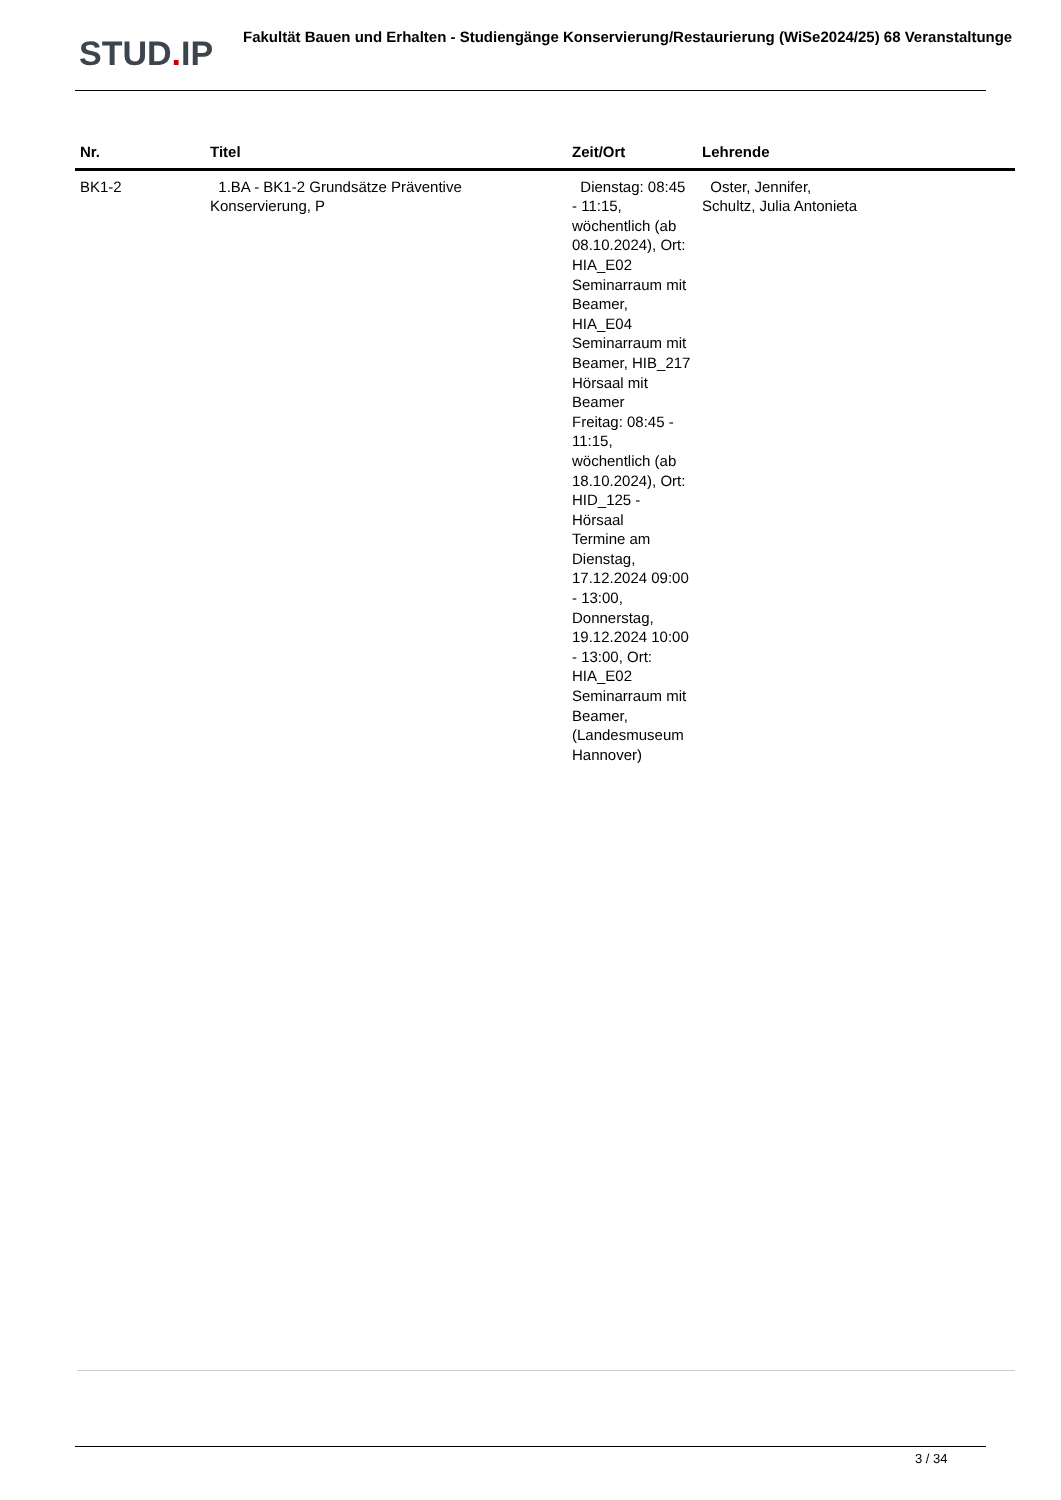STUD. IP Fakultät Bauen und Erhalten - Studiengänge Konservierung/Restaurierung (WiSe2024/25) 68 Veranstaltunge
| Nr. | Titel | Zeit/Ort | Lehrende |
| --- | --- | --- | --- |
| BK1-2 | 1.BA - BK1-2 Grundsätze Präventive Konservierung, P | Dienstag: 08:45 - 11:15, wöchentlich (ab 08.10.2024), Ort: HIA_E02 Seminarraum mit Beamer, HIA_E04 Seminarraum mit Beamer, HIB_217 Hörsaal mit Beamer Freitag: 08:45 - 11:15, wöchentlich (ab 18.10.2024), Ort: HID_125 - Hörsaal Termine am Dienstag, 17.12.2024 09:00 - 13:00, Donnerstag, 19.12.2024 10:00 - 13:00, Ort: HIA_E02 Seminarraum mit Beamer, (Landesmuseum Hannover) | Oster, Jennifer, Schultz, Julia Antonieta |
3 / 34